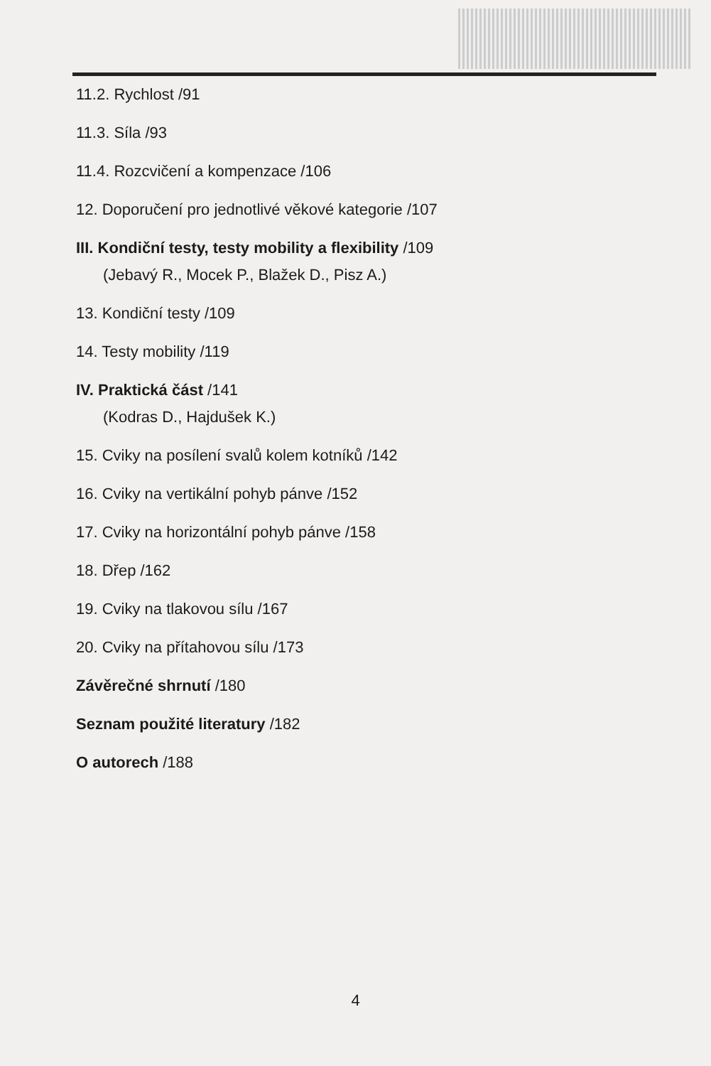11.2. Rychlost /91
11.3. Síla /93
11.4. Rozcvičení a kompenzace /106
12. Doporučení pro jednotlivé věkové kategorie /107
III. Kondiční testy, testy mobility a flexibility /109
(Jebavý R., Mocek P., Blažek D., Pisz A.)
13. Kondiční testy /109
14. Testy mobility /119
IV. Praktická část /141
(Kodras D., Hajdušek K.)
15. Cviky na posílení svalů kolem kotníků /142
16. Cviky na vertikální pohyb pánve /152
17. Cviky na horizontální pohyb pánve /158
18. Dřep /162
19. Cviky na tlakovou sílu /167
20. Cviky na přítahovou sílu /173
Závěrečné shrnutí /180
Seznam použité literatury /182
O autorech /188
4